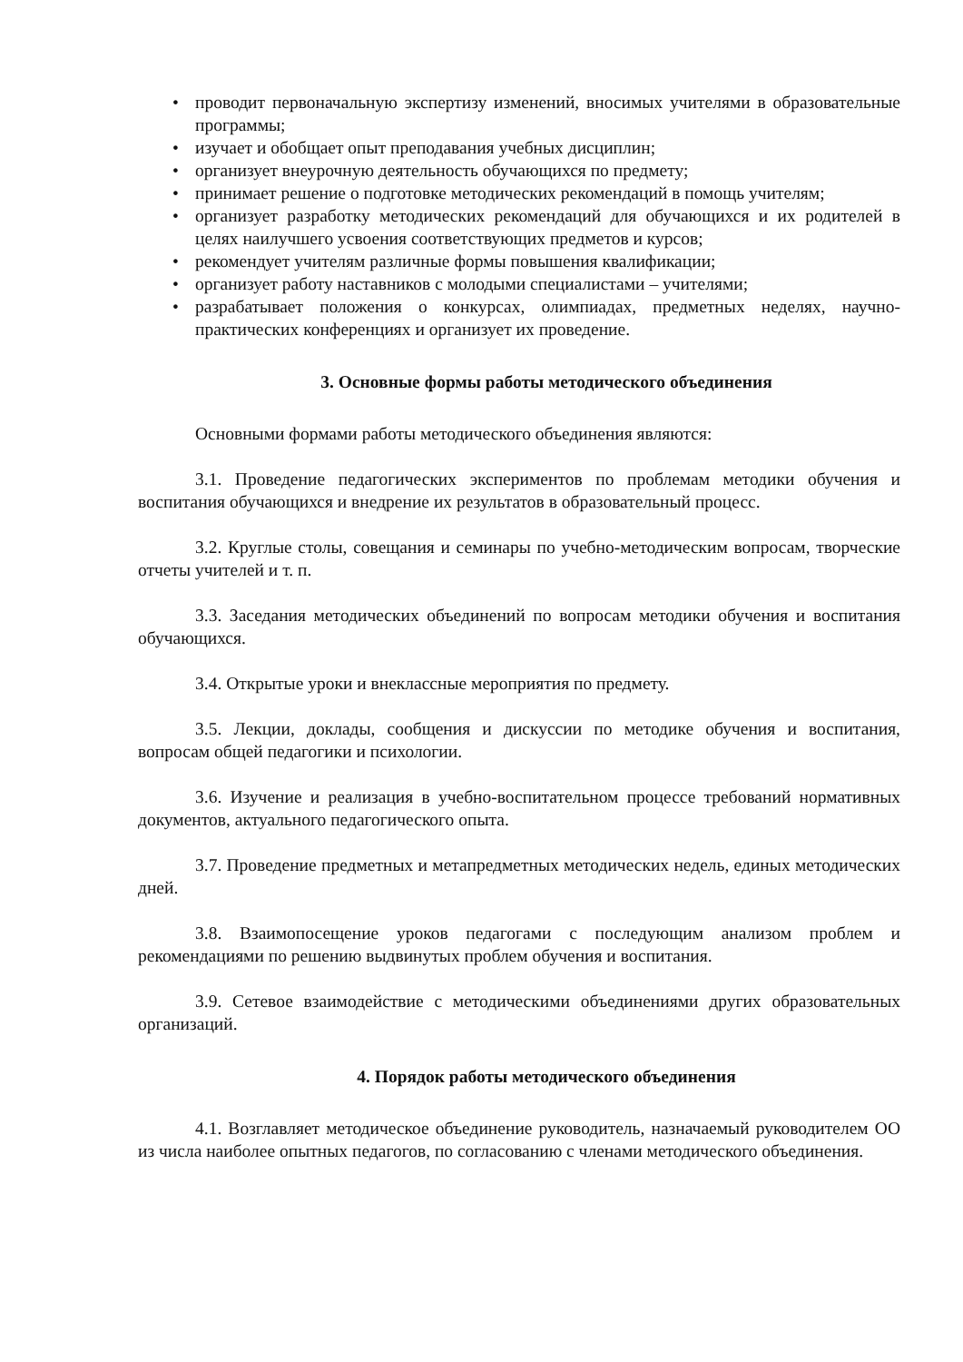• проводит первоначальную экспертизу изменений, вносимых учителями в образовательные программы;
• изучает и обобщает опыт преподавания учебных дисциплин;
• организует внеурочную деятельность обучающихся по предмету;
• принимает решение о подготовке методических рекомендаций в помощь учителям;
• организует разработку методических рекомендаций для обучающихся и их родителей в целях наилучшего усвоения соответствующих предметов и курсов;
• рекомендует учителям различные формы повышения квалификации;
• организует работу наставников с молодыми специалистами – учителями;
• разрабатывает положения о конкурсах, олимпиадах, предметных неделях, научно-практических конференциях и организует их проведение.
3. Основные формы работы методического объединения
Основными формами работы методического объединения являются:
3.1. Проведение педагогических экспериментов по проблемам методики обучения и воспитания обучающихся и внедрение их результатов в образовательный процесс.
3.2. Круглые столы, совещания и семинары по учебно-методическим вопросам, творческие отчеты учителей и т. п.
3.3. Заседания методических объединений по вопросам методики обучения и воспитания обучающихся.
3.4. Открытые уроки и внеклассные мероприятия по предмету.
3.5. Лекции, доклады, сообщения и дискуссии по методике обучения и воспитания, вопросам общей педагогики и психологии.
3.6. Изучение и реализация в учебно-воспитательном процессе требований нормативных документов, актуального педагогического опыта.
3.7. Проведение предметных и метапредметных методических недель, единых методических дней.
3.8. Взаимопосещение уроков педагогами с последующим анализом проблем и рекомендациями по решению выдвинутых проблем обучения и воспитания.
3.9. Сетевое взаимодействие с методическими объединениями других образовательных организаций.
4. Порядок работы методического объединения
4.1. Возглавляет методическое объединение руководитель, назначаемый руководителем ОО из числа наиболее опытных педагогов, по согласованию с членами методического объединения.